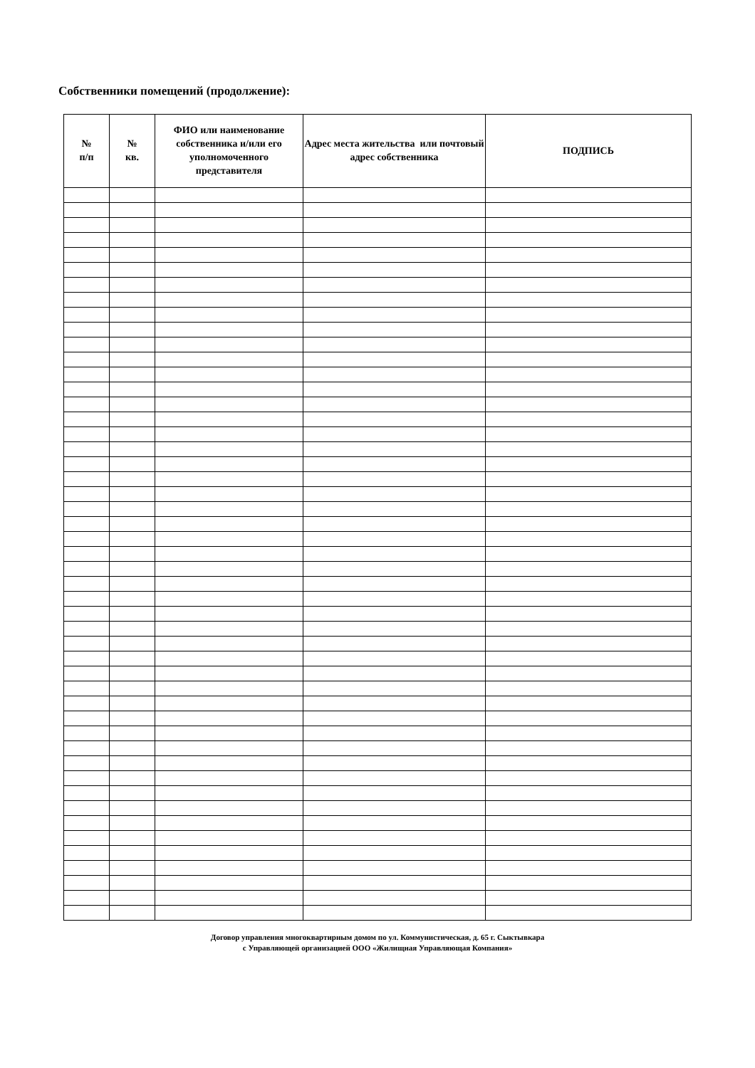Собственники помещений (продолжение):
| № п/п | № кв. | ФИО или наименование собственника и/или его уполномоченного представителя | Адрес места жительства или почтовый адрес собственника | ПОДПИСЬ |
| --- | --- | --- | --- | --- |
Договор управления многоквартирным домом по ул. Коммунистическая, д. 65 г. Сыктывкара
с Управляющей организацией ООО «Жилищная Управляющая Компания»